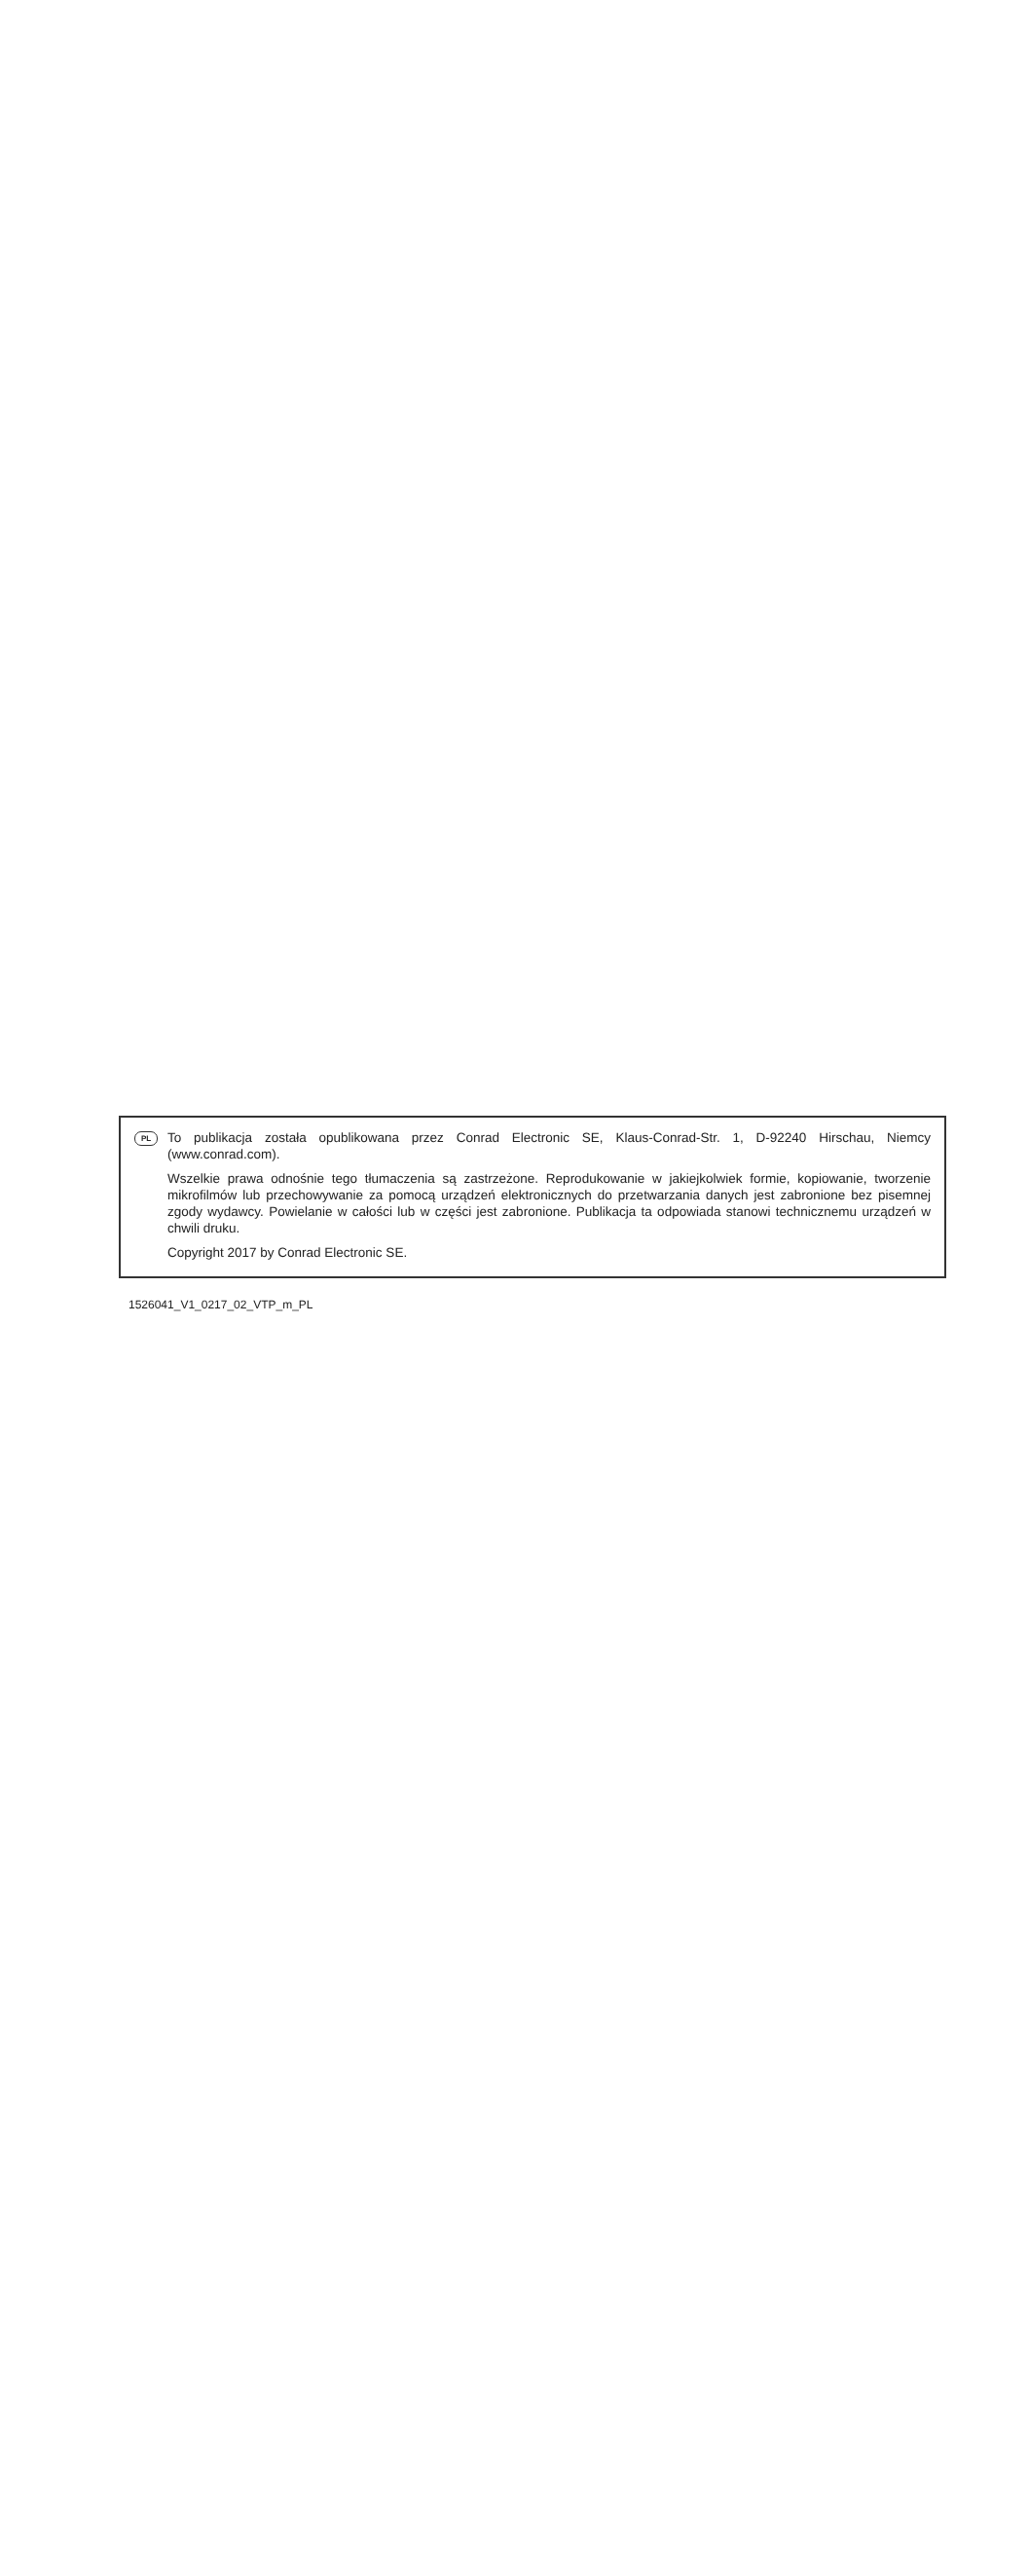PL
To publikacja została opublikowana przez Conrad Electronic SE, Klaus-Conrad-Str. 1, D-92240 Hirschau, Niemcy (www.conrad.com).
Wszelkie prawa odnośnie tego tłumaczenia są zastrzeżone. Reprodukowanie w jakiejkolwiek formie, kopiowanie, tworzenie mikrofilmów lub przechowywanie za pomocą urządzeń elektronicznych do przetwarzania danych jest zabronione bez pisemnej zgody wydawcy. Powielanie w całości lub w części jest zabronione. Publikacja ta odpowiada stanowi technicznemu urządzeń w chwili druku.
Copyright 2017 by Conrad Electronic SE.
1526041_V1_0217_02_VTP_m_PL